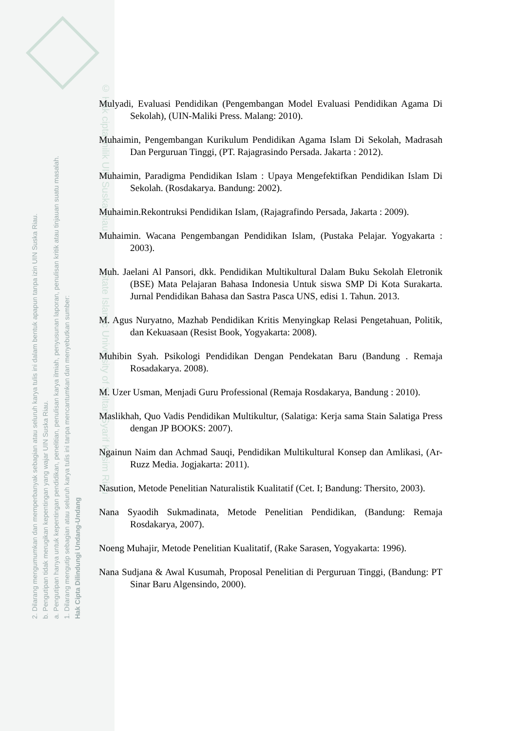2. Dilarang mengumumkan dan memperbanyak sebagian atau seluruh karya tulis ini dalam bentuk apapun tanpa izin UIN Suska Riau.
b. Pengutipan tidak merugikan kepentingan yang wajar UIN Suska Riau.
a. Pengutipan hanya untuk kepentingan pendidikan, penelitian, penulisan karya ilmiah, penyusunan laporan, penulisan kritik atau tinjauan suatu masalah.
1. Dilarang mengutip sebagian atau seluruh karya tulis ini tanpa mencantumkan dan menyebutkan sumber:
Hak Cipta Dilindungi Undang-Undang
© Hak cipta milik UIN Suska Riau State Islamic University of Sultan Syarif Kasim Riau
Mulyadi, Evaluasi Pendidikan (Pengembangan Model Evaluasi Pendidikan Agama Di Sekolah), (UIN-Maliki Press. Malang: 2010).
Muhaimin, Pengembangan Kurikulum Pendidikan Agama Islam Di Sekolah, Madrasah Dan Perguruan Tinggi, (PT. Rajagrasindo Persada. Jakarta : 2012).
Muhaimin, Paradigma Pendidikan Islam : Upaya Mengefektifkan Pendidikan Islam Di Sekolah. (Rosdakarya. Bandung: 2002).
Muhaimin.Rekontruksi Pendidikan Islam, (Rajagrafindo Persada, Jakarta : 2009).
Muhaimin. Wacana Pengembangan Pendidikan Islam, (Pustaka Pelajar. Yogyakarta : 2003).
Muh. Jaelani Al Pansori, dkk. Pendidikan Multikultural Dalam Buku Sekolah Eletronik (BSE) Mata Pelajaran Bahasa Indonesia Untuk siswa SMP Di Kota Surakarta. Jurnal Pendidikan Bahasa dan Sastra Pasca UNS, edisi 1. Tahun. 2013.
M. Agus Nuryatno, Mazhab Pendidikan Kritis Menyingkap Relasi Pengetahuan, Politik, dan Kekuasaan (Resist Book, Yogyakarta: 2008).
Muhibin Syah. Psikologi Pendidikan Dengan Pendekatan Baru (Bandung . Remaja Rosadakarya. 2008).
M. Uzer Usman, Menjadi Guru Professional (Remaja Rosdakarya, Bandung : 2010).
Maslikhah, Quo Vadis Pendidikan Multikultur, (Salatiga: Kerja sama Stain Salatiga Press dengan JP BOOKS: 2007).
Ngainun Naim dan Achmad Sauqi, Pendidikan Multikultural Konsep dan Amlikasi, (Ar-Ruzz Media. Jogjakarta: 2011).
Nasution, Metode Penelitian Naturalistik Kualitatif (Cet. I; Bandung: Thersito, 2003).
Nana Syaodih Sukmadinata, Metode Penelitian Pendidikan, (Bandung: Remaja Rosdakarya, 2007).
Noeng Muhajir, Metode Penelitian Kualitatif, (Rake Sarasen, Yogyakarta: 1996).
Nana Sudjana & Awal Kusumah, Proposal Penelitian di Perguruan Tinggi, (Bandung: PT Sinar Baru Algensindo, 2000).